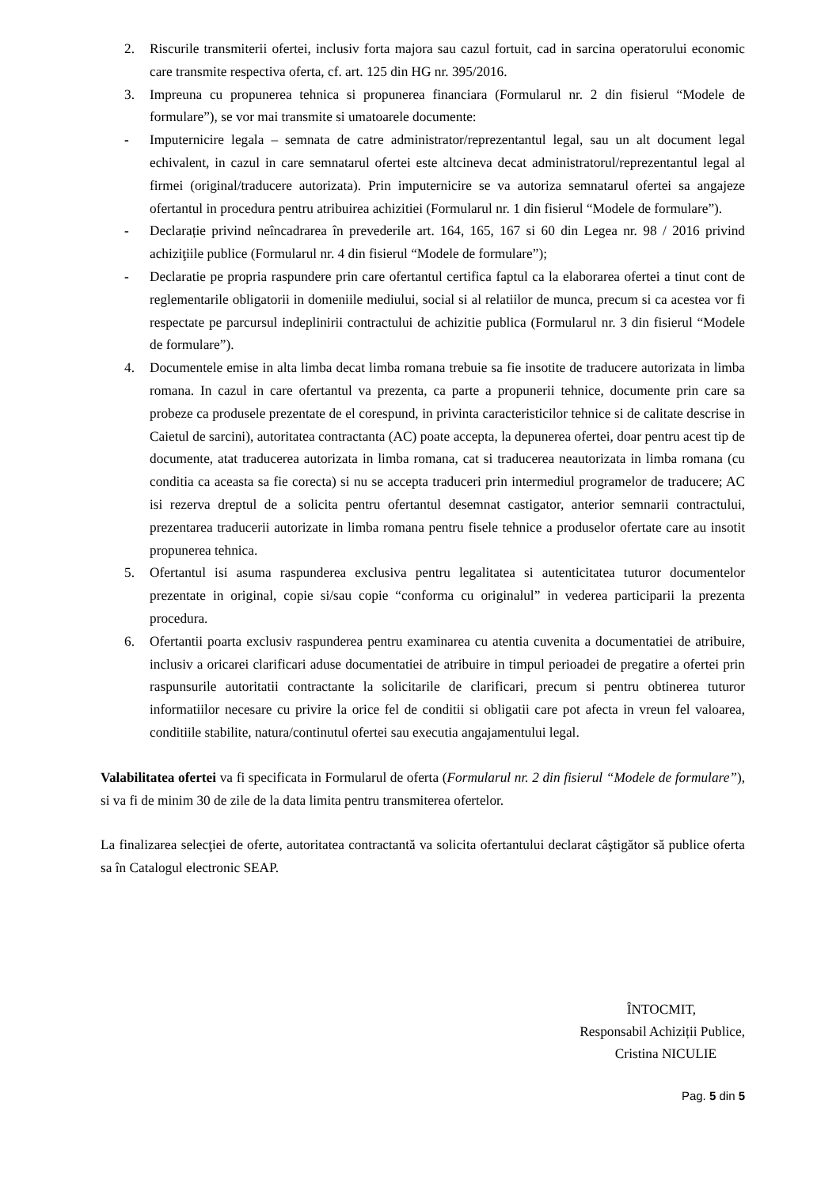2. Riscurile transmiterii ofertei, inclusiv forta majora sau cazul fortuit, cad in sarcina operatorului economic care transmite respectiva oferta, cf. art. 125 din HG nr. 395/2016.
3. Impreuna cu propunerea tehnica si propunerea financiara (Formularul nr. 2 din fisierul “Modele de formulare”), se vor mai transmite si umatoarele documente:
- Imputernicire legala – semnata de catre administrator/reprezentantul legal, sau un alt document legal echivalent, in cazul in care semnatarul ofertei este altcineva decat administratorul/reprezentantul legal al firmei (original/traducere autorizata). Prin imputernicire se va autoriza semnatarul ofertei sa angajeze ofertantul in procedura pentru atribuirea achizitiei (Formularul nr. 1 din fisierul “Modele de formulare”).
- Declarație privind neîncadrarea în prevederile art. 164, 165, 167 si 60 din Legea nr. 98 / 2016 privind achiziţiile publice (Formularul nr. 4 din fisierul “Modele de formulare”);
- Declaratie pe propria raspundere prin care ofertantul certifica faptul ca la elaborarea ofertei a tinut cont de reglementarile obligatorii in domeniile mediului, social si al relatiilor de munca, precum si ca acestea vor fi respectate pe parcursul indeplinirii contractului de achizitie publica (Formularul nr. 3 din fisierul “Modele de formulare”).
4. Documentele emise in alta limba decat limba romana trebuie sa fie insotite de traducere autorizata in limba romana. In cazul in care ofertantul va prezenta, ca parte a propunerii tehnice, documente prin care sa probeze ca produsele prezentate de el corespund, in privinta caracteristicilor tehnice si de calitate descrise in Caietul de sarcini), autoritatea contractanta (AC) poate accepta, la depunerea ofertei, doar pentru acest tip de documente, atat traducerea autorizata in limba romana, cat si traducerea neautorizata in limba romana (cu conditia ca aceasta sa fie corecta) si nu se accepta traduceri prin intermediul programelor de traducere; AC isi rezerva dreptul de a solicita pentru ofertantul desemnat castigator, anterior semnarii contractului, prezentarea traducerii autorizate in limba romana pentru fisele tehnice a produselor ofertate care au insotit propunerea tehnica.
5. Ofertantul isi asuma raspunderea exclusiva pentru legalitatea si autenticitatea tuturor documentelor prezentate in original, copie si/sau copie “conforma cu originalul” in vederea participarii la prezenta procedura.
6. Ofertantii poarta exclusiv raspunderea pentru examinarea cu atentia cuvenita a documentatiei de atribuire, inclusiv a oricarei clarificari aduse documentatiei de atribuire in timpul perioadei de pregatire a ofertei prin raspunsurile autoritatii contractante la solicitarile de clarificari, precum si pentru obtinerea tuturor informatiilor necesare cu privire la orice fel de conditii si obligatii care pot afecta in vreun fel valoarea, conditiile stabilite, natura/continutul ofertei sau executia angajamentului legal.
Valabilitatea ofertei va fi specificata in Formularul de oferta (Formularul nr. 2 din fisierul “Modele de formulare”), si va fi de minim 30 de zile de la data limita pentru transmiterea ofertelor.
La finalizarea selecţiei de oferte, autoritatea contractantă va solicita ofertantului declarat câştigător să publice oferta sa în Catalogul electronic SEAP.
ÎNTOCMIT,
Responsabil Achiziții Publice,
Cristina NICULIE
Pag. 5 din 5